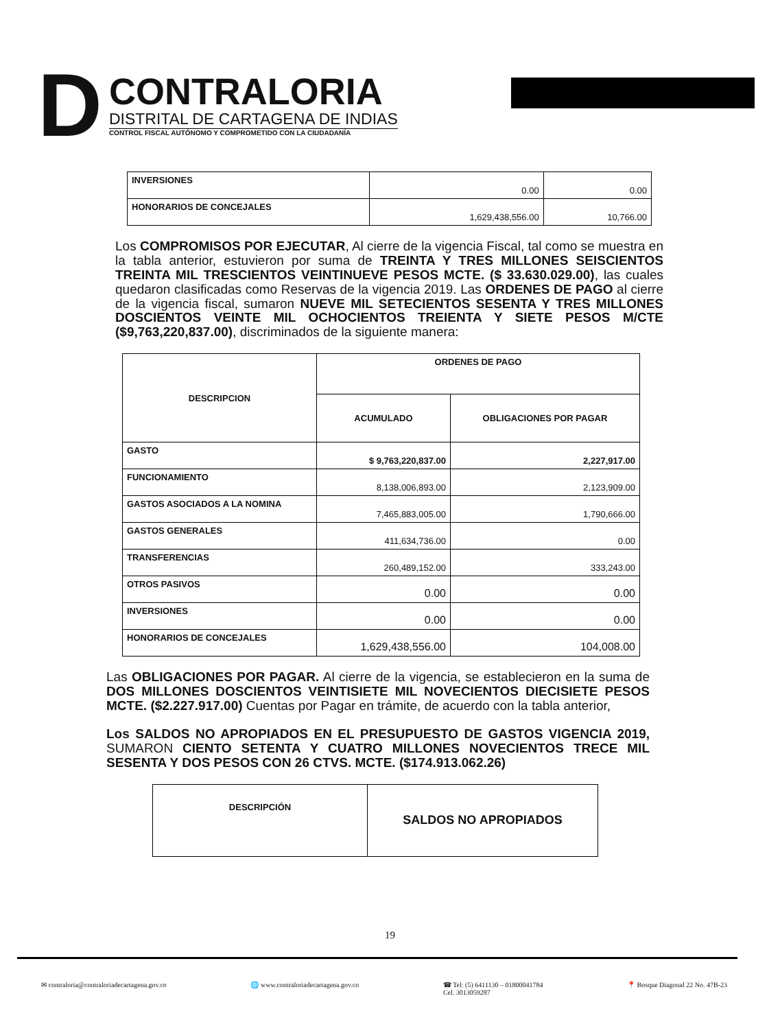D
CONTRALORIA
DISTRITAL DE CARTAGENA DE INDIAS
CONTROL FISCAL AUTÓNOMO Y COMPROMETIDO CON LA CIUDADANÍA
| INVERSIONES | 0.00 | 0.00 |
| HONORARIOS DE CONCEJALES | 1,629,438,556.00 | 10,766.00 |
Los COMPROMISOS POR EJECUTAR, Al cierre de la vigencia Fiscal, tal como se muestra en la tabla anterior, estuvieron por suma de TREINTA Y TRES MILLONES SEISCIENTOS TREINTA MIL TRESCIENTOS VEINTINUEVE PESOS MCTE. ($ 33.630.029.00), las cuales quedaron clasificadas como Reservas de la vigencia 2019. Las ORDENES DE PAGO al cierre de la vigencia fiscal, sumaron NUEVE MIL SETECIENTOS SESENTA Y TRES MILLONES DOSCIENTOS VEINTE MIL OCHOCIENTOS TREIENTA Y SIETE PESOS M/CTE ($9,763,220,837.00), discriminados de la siguiente manera:
| DESCRIPCION | ORDENES DE PAGO | |
| --- | --- | --- |
| | ACUMULADO | OBLIGACIONES POR PAGAR |
| GASTO | $ 9,763,220,837.00 | 2,227,917.00 |
| FUNCIONAMIENTO | 8,138,006,893.00 | 2,123,909.00 |
| GASTOS ASOCIADOS A LA NOMINA | 7,465,883,005.00 | 1,790,666.00 |
| GASTOS GENERALES | 411,634,736.00 | 0.00 |
| TRANSFERENCIAS | 260,489,152.00 | 333,243.00 |
| OTROS PASIVOS | 0.00 | 0.00 |
| INVERSIONES | 0.00 | 0.00 |
| HONORARIOS DE CONCEJALES | 1,629,438,556.00 | 104,008.00 |
Las OBLIGACIONES POR PAGAR. Al cierre de la vigencia, se establecieron en la suma de DOS MILLONES DOSCIENTOS VEINTISIETE MIL NOVECIENTOS DIECISIETE PESOS MCTE. ($2.227.917.00) Cuentas por Pagar en trámite, de acuerdo con la tabla anterior,
Los SALDOS NO APROPIADOS EN EL PRESUPUESTO DE GASTOS VIGENCIA 2019, SUMARON CIENTO SETENTA Y CUATRO MILLONES NOVECIENTOS TRECE MIL SESENTA Y DOS PESOS CON 26 CTVS. MCTE. ($174.913.062.26)
| DESCRIPCIÓN | SALDOS NO APROPIADOS |
| --- | --- |
19
✉ contraloria@contraloriadecartagena.gov.co 🌐 www.contraloriadecartagena.gov.co ☎ Tel: (5) 6411130 – 01800041784
Cel. 3013059287 📍 Bosque Diagonal 22 No. 47B-23